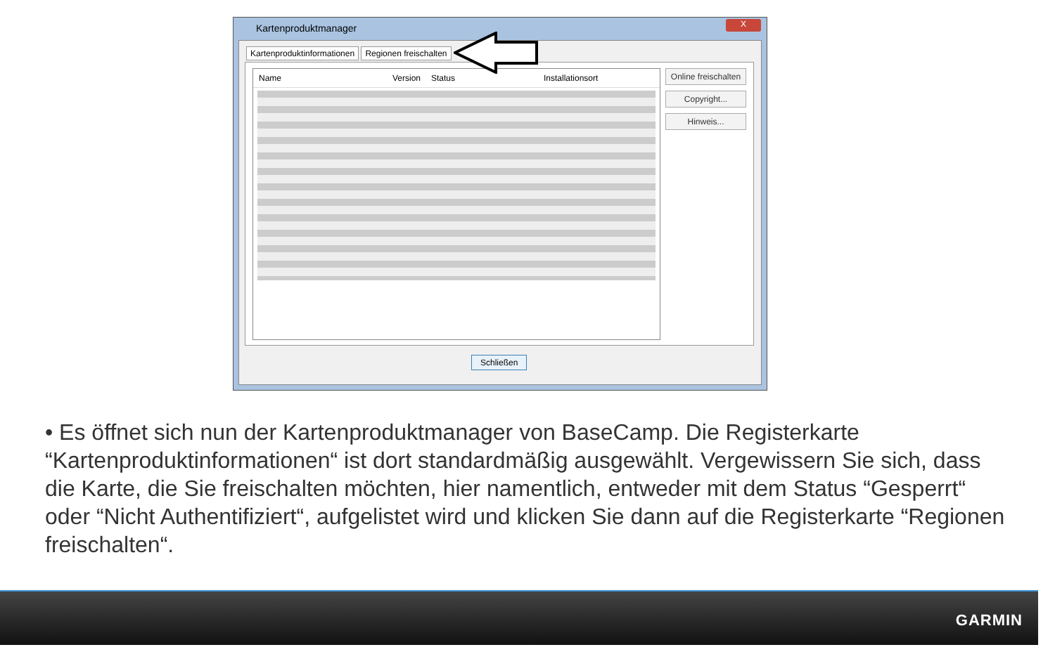Kartenproduktmanager
X
Kartenproduktinformationen Regionen freischalten
Name Version Status Installationsort
Online freischalten
Copyright...
Hinweis...
Schließen
• Es öffnet sich nun der Kartenproduktmanager von BaseCamp. Die Registerkarte “Kartenproduktinformationen“ ist dort standardmäßig ausgewählt. Vergewissern Sie sich, dass die Karte, die Sie freischalten möchten, hier namentlich, entweder mit dem Status “Gesperrt“ oder “Nicht Authentifiziert“, aufgelistet wird und klicken Sie dann auf die Registerkarte “Regionen freischalten“.
GARMIN